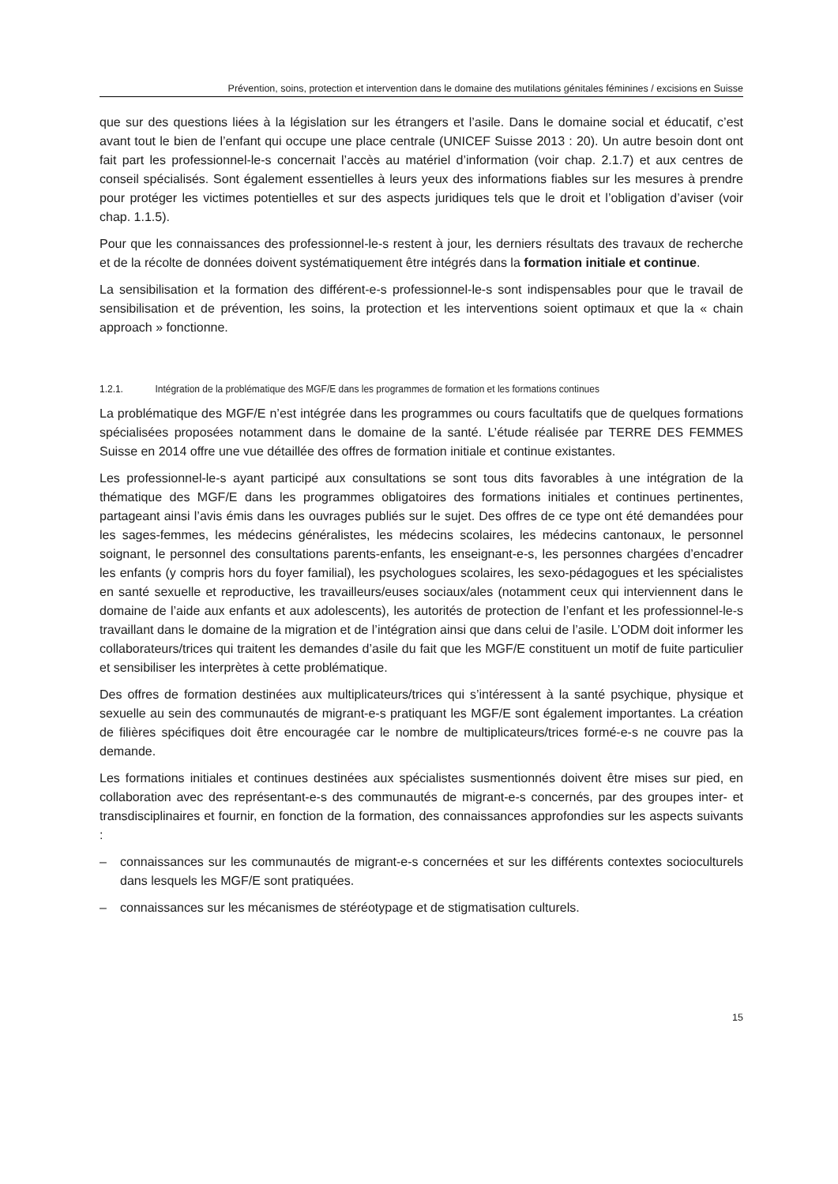Prévention, soins, protection et intervention dans le domaine des mutilations génitales féminines / excisions en Suisse
que sur des questions liées à la législation sur les étrangers et l’asile. Dans le domaine social et éducatif, c’est avant tout le bien de l’enfant qui occupe une place centrale (UNICEF Suisse 2013 : 20). Un autre besoin dont ont fait part les professionnel-le-s concernait l’accès au matériel d’information (voir chap. 2.1.7) et aux centres de conseil spécialisés. Sont également essentielles à leurs yeux des informations fiables sur les mesures à prendre pour protéger les victimes potentielles et sur des aspects juridiques tels que le droit et l’obligation d’aviser (voir chap. 1.1.5).
Pour que les connaissances des professionnel-le-s restent à jour, les derniers résultats des travaux de recherche et de la récolte de données doivent systématiquement être intégrés dans la formation initiale et continue.
La sensibilisation et la formation des différent-e-s professionnel-le-s sont indispensables pour que le travail de sensibilisation et de prévention, les soins, la protection et les interventions soient optimaux et que la « chain approach » fonctionne.
1.2.1. Intégration de la problématique des MGF/E dans les programmes de formation et les formations continues
La problématique des MGF/E n’est intégrée dans les programmes ou cours facultatifs que de quelques formations spécialisées proposées notamment dans le domaine de la santé. L’étude réalisée par TERRE DES FEMMES Suisse en 2014 offre une vue détaillée des offres de formation initiale et continue existantes.
Les professionnel-le-s ayant participé aux consultations se sont tous dits favorables à une intégration de la thématique des MGF/E dans les programmes obligatoires des formations initiales et continues pertinentes, partageant ainsi l’avis émis dans les ouvrages publiés sur le sujet. Des offres de ce type ont été demandées pour les sages-femmes, les médecins généralistes, les médecins scolaires, les médecins cantonaux, le personnel soignant, le personnel des consultations parents-enfants, les enseignant-e-s, les personnes chargées d’encadrer les enfants (y compris hors du foyer familial), les psychologues scolaires, les sexo-pédagogues et les spécialistes en santé sexuelle et reproductive, les travailleurs/euses sociaux/ales (notamment ceux qui interviennent dans le domaine de l’aide aux enfants et aux adolescents), les autorités de protection de l’enfant et les professionnel-le-s travaillant dans le domaine de la migration et de l’intégration ainsi que dans celui de l’asile. L’ODM doit informer les collaborateurs/trices qui traitent les demandes d’asile du fait que les MGF/E constituent un motif de fuite particulier et sensibiliser les interprètes à cette problématique.
Des offres de formation destinées aux multiplicateurs/trices qui s’intéressent à la santé psychique, physique et sexuelle au sein des communautés de migrant-e-s pratiquant les MGF/E sont également importantes. La création de filières spécifiques doit être encouragée car le nombre de multiplicateurs/trices formé-e-s ne couvre pas la demande.
Les formations initiales et continues destinées aux spécialistes susmentionnés doivent être mises sur pied, en collaboration avec des représentant-e-s des communautés de migrant-e-s concernés, par des groupes inter- et transdisciplinaires et fournir, en fonction de la formation, des connaissances approfondies sur les aspects suivants :
– connaissances sur les communautés de migrant-e-s concernées et sur les différents contextes socioculturels dans lesquels les MGF/E sont pratiquées.
– connaissances sur les mécanismes de stéréotypage et de stigmatisation culturels.
15